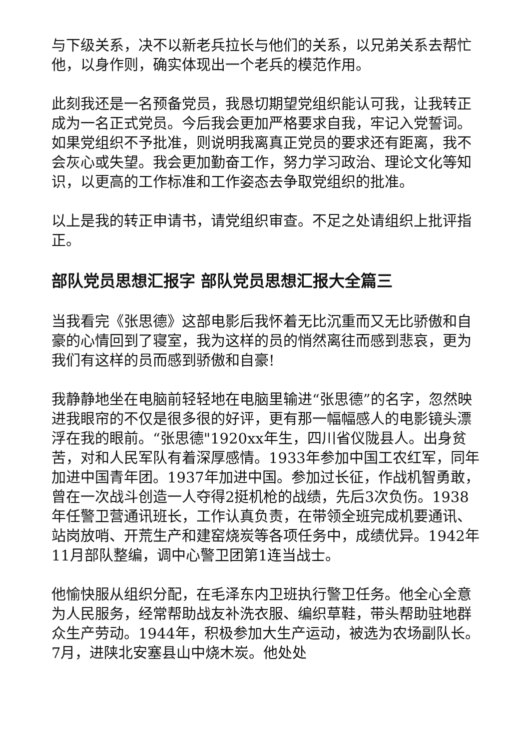与下级关系，决不以新老兵拉长与他们的关系，以兄弟关系去帮忙他，以身作则，确实体现出一个老兵的模范作用。
此刻我还是一名预备党员，我恳切期望党组织能认可我，让我转正成为一名正式党员。今后我会更加严格要求自我，牢记入党誓词。如果党组织不予批准，则说明我离真正党员的要求还有距离，我不会灰心或失望。我会更加勤奋工作，努力学习政治、理论文化等知识，以更高的工作标准和工作姿态去争取党组织的批准。
以上是我的转正申请书，请党组织审查。不足之处请组织上批评指正。
部队党员思想汇报字 部队党员思想汇报大全篇三
当我看完《张思德》这部电影后我怀着无比沉重而又无比骄傲和自豪的心情回到了寝室，我为这样的员的悄然离往而感到悲哀，更为我们有这样的员而感到骄傲和自豪!
我静静地坐在电脑前轻轻地在电脑里输进“张思德”的名字，忽然映进我眼帘的不仅是很多很的好评，更有那一幅幅感人的电影镜头漂浮在我的眼前。“张思德"1920xx年生，四川省仪陇县人。出身贫苦，对和人民军队有着深厚感情。1933年参加中国工农红军，同年加进中国青年团。1937年加进中国。参加过长征，作战机智勇敢，曾在一次战斗创造一人夺得2挺机枪的战绩，先后3次负伤。1938年任警卫营通讯班长，工作认真负责，在带领全班完成机要通讯、站岗放哨、开荒生产和建窑烧炭等各项任务中，成绩优异。1942年11月部队整编，调中心警卫团第1连当战士。
他愉快服从组织分配，在毛泽东内卫班执行警卫任务。他全心全意为人民服务，经常帮助战友补洗衣服、编织草鞋，带头帮助驻地群众生产劳动。1944年，积极参加大生产运动，被选为农场副队长。7月，进陕北安塞县山中烧木炭。他处处